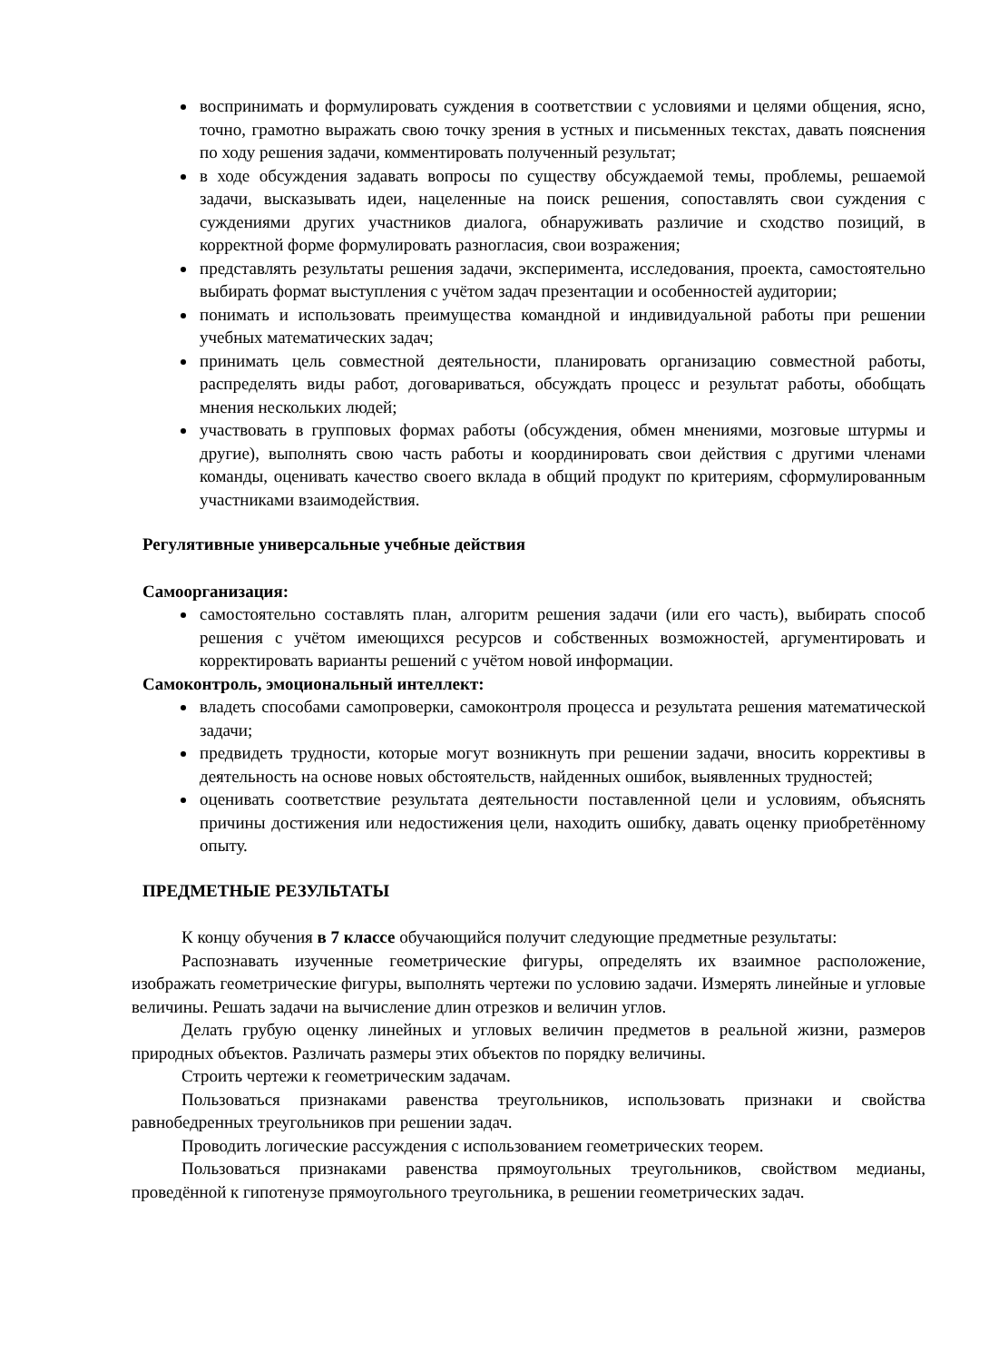воспринимать и формулировать суждения в соответствии с условиями и целями общения, ясно, точно, грамотно выражать свою точку зрения в устных и письменных текстах, давать пояснения по ходу решения задачи, комментировать полученный результат;
в ходе обсуждения задавать вопросы по существу обсуждаемой темы, проблемы, решаемой задачи, высказывать идеи, нацеленные на поиск решения, сопоставлять свои суждения с суждениями других участников диалога, обнаруживать различие и сходство позиций, в корректной форме формулировать разногласия, свои возражения;
представлять результаты решения задачи, эксперимента, исследования, проекта, самостоятельно выбирать формат выступления с учётом задач презентации и особенностей аудитории;
понимать и использовать преимущества командной и индивидуальной работы при решении учебных математических задач;
принимать цель совместной деятельности, планировать организацию совместной работы, распределять виды работ, договариваться, обсуждать процесс и результат работы, обобщать мнения нескольких людей;
участвовать в групповых формах работы (обсуждения, обмен мнениями, мозговые штурмы и другие), выполнять свою часть работы и координировать свои действия с другими членами команды, оценивать качество своего вклада в общий продукт по критериям, сформулированным участниками взаимодействия.
Регулятивные универсальные учебные действия
Самоорганизация:
самостоятельно составлять план, алгоритм решения задачи (или его часть), выбирать способ решения с учётом имеющихся ресурсов и собственных возможностей, аргументировать и корректировать варианты решений с учётом новой информации.
Самоконтроль, эмоциональный интеллект:
владеть способами самопроверки, самоконтроля процесса и результата решения математической задачи;
предвидеть трудности, которые могут возникнуть при решении задачи, вносить коррективы в деятельность на основе новых обстоятельств, найденных ошибок, выявленных трудностей;
оценивать соответствие результата деятельности поставленной цели и условиям, объяснять причины достижения или недостижения цели, находить ошибку, давать оценку приобретённому опыту.
ПРЕДМЕТНЫЕ РЕЗУЛЬТАТЫ
К концу обучения в 7 классе обучающийся получит следующие предметные результаты:
Распознавать изученные геометрические фигуры, определять их взаимное расположение, изображать геометрические фигуры, выполнять чертежи по условию задачи. Измерять линейные и угловые величины. Решать задачи на вычисление длин отрезков и величин углов.
Делать грубую оценку линейных и угловых величин предметов в реальной жизни, размеров природных объектов. Различать размеры этих объектов по порядку величины.
Строить чертежи к геометрическим задачам.
Пользоваться признаками равенства треугольников, использовать признаки и свойства равнобедренных треугольников при решении задач.
Проводить логические рассуждения с использованием геометрических теорем.
Пользоваться признаками равенства прямоугольных треугольников, свойством медианы, проведённой к гипотенузе прямоугольного треугольника, в решении геометрических задач.